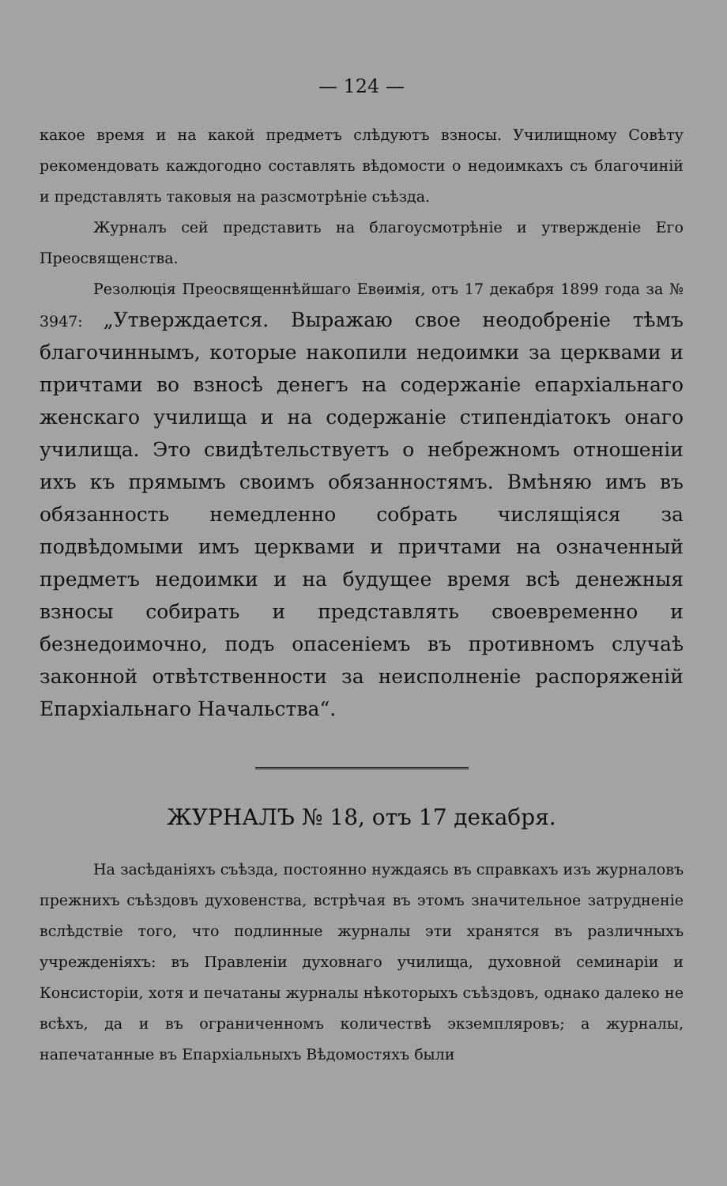— 124 —
какое время и на какой предметъ слѣдуютъ взносы. Училищному Совѣту рекомендовать каждогодно составлять вѣдомости о недоимкахъ съ благочиній и представлять таковыя на разсмотрѣніе съѣзда.
Журналъ сей представить на благоусмотрѣніе и утвержденіе Его Преосвященства.
Резолюція Преосвященнѣйшаго Евѳимія, отъ 17 декабря 1899 года за № 3947: „Утверждается. Выражаю свое неодобреніе тѣмъ благочиннымъ, которые накопили недоимки за церквами и причтами во взносѣ денегъ на содержаніе епархіальнаго женскаго училища и на содержаніе стипендіатокъ онаго училища. Это свидѣтельствуетъ о небрежномъ отношеніи ихъ къ прямымъ своимъ обязанностямъ. Вмѣняю имъ въ обязанность немедленно собрать числящіяся за подвѣдомыми имъ церквами и причтами на означенный предметъ недоимки и на будущее время всѣ денежныя взносы собирать и представлять своевременно и безнедоимочно, подъ опасеніемъ въ противномъ случаѣ законной отвѣтственности за неисполненіе распоряженій Епархіальнаго Начальства“.
ЖУРНАЛЪ № 18, отъ 17 декабря.
На засѣданіяхъ съѣзда, постоянно нуждаясь въ справкахъ изъ журналовъ прежнихъ съѣздовъ духовенства, встрѣчая въ этомъ значительное затрудненіе вслѣдствіе того, что подлинные журналы эти хранятся въ различныхъ учрежденіяхъ: въ Правленіи духовнаго училища, духовной семинаріи и Консисторіи, хотя и печатаны журналы нѣкоторыхъ съѣздовъ, однако далеко не всѣхъ, да и въ ограниченномъ количествѣ экземпляровъ; а журналы, напечатанные въ Епархіальныхъ Вѣдомостяхъ были